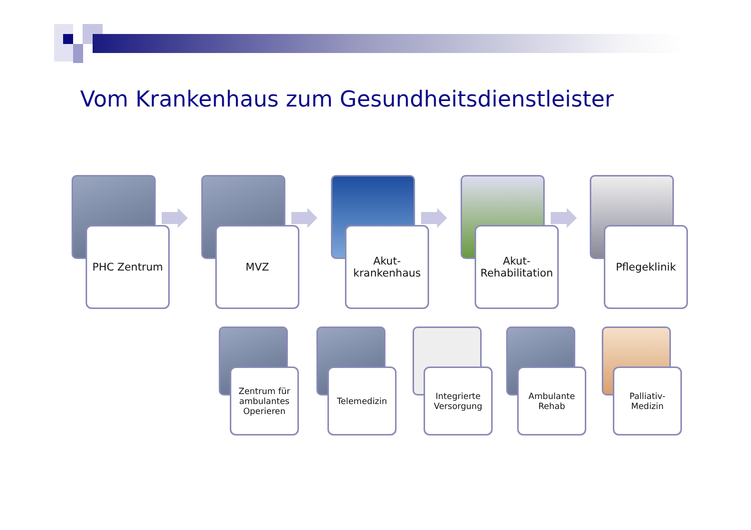Vom Krankenhaus zum Gesundheitsdienstleister
PHC Zentrum MVZ
Akut-
krankenhaus
Akut-
Rehabilitation
Pflegeklinik
Zentrum für
ambulantes
Operieren
Telemedizin
Integrierte
Versorgung
Ambulante
Rehab
Palliativ-
Medizin